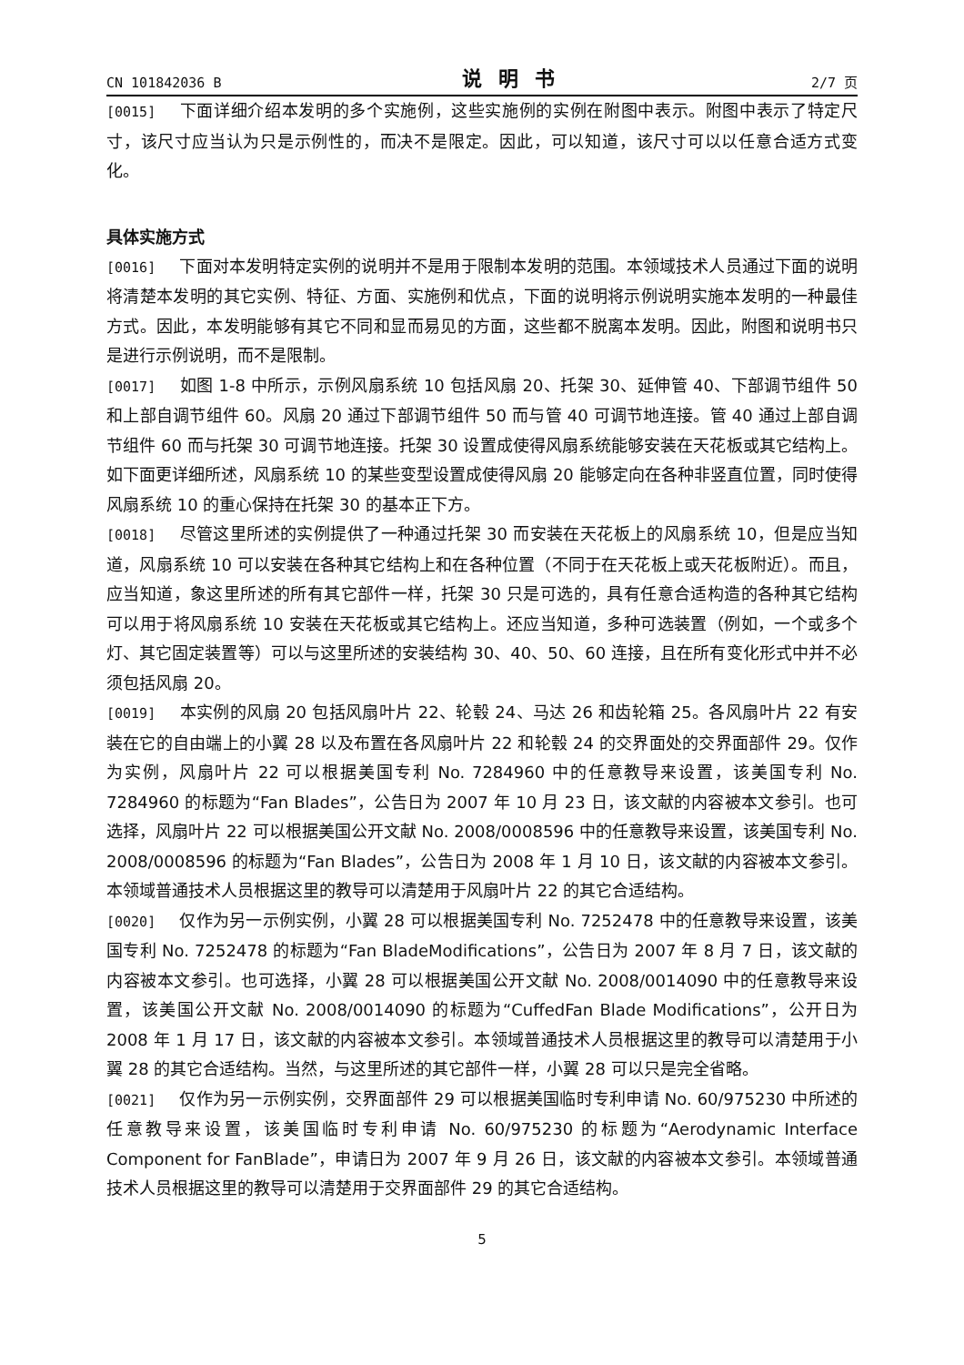CN 101842036 B 说明书 2/7 页
[0015] 下面详细介绍本发明的多个实施例，这些实施例的实例在附图中表示。附图中表示了特定尺寸，该尺寸应当认为只是示例性的，而决不是限定。因此，可以知道，该尺寸可以以任意合适方式变化。
具体实施方式
[0016] 下面对本发明特定实例的说明并不是用于限制本发明的范围。本领域技术人员通过下面的说明将清楚本发明的其它实例、特征、方面、实施例和优点，下面的说明将示例说明实施本发明的一种最佳方式。因此，本发明能够有其它不同和显而易见的方面，这些都不脱离本发明。因此，附图和说明书只是进行示例说明，而不是限制。
[0017] 如图 1-8 中所示，示例风扇系统 10 包括风扇 20、托架 30、延伸管 40、下部调节组件 50 和上部自调节组件 60。风扇 20 通过下部调节组件 50 而与管 40 可调节地连接。管 40 通过上部自调节组件 60 而与托架 30 可调节地连接。托架 30 设置成使得风扇系统能够安装在天花板或其它结构上。如下面更详细所述，风扇系统 10 的某些变型设置成使得风扇 20 能够定向在各种非竖直位置，同时使得风扇系统 10 的重心保持在托架 30 的基本正下方。
[0018] 尽管这里所述的实例提供了一种通过托架 30 而安装在天花板上的风扇系统 10，但是应当知道，风扇系统 10 可以安装在各种其它结构上和在各种位置（不同于在天花板上或天花板附近）。而且，应当知道，象这里所述的所有其它部件一样，托架 30 只是可选的，具有任意合适构造的各种其它结构可以用于将风扇系统 10 安装在天花板或其它结构上。还应当知道，多种可选装置（例如，一个或多个灯、其它固定装置等）可以与这里所述的安装结构 30、40、50、60 连接，且在所有变化形式中并不必须包括风扇 20。
[0019] 本实例的风扇 20 包括风扇叶片 22、轮毂 24、马达 26 和齿轮箱 25。各风扇叶片 22 有安装在它的自由端上的小翼 28 以及布置在各风扇叶片 22 和轮毂 24 的交界面处的交界面部件 29。仅作为实例，风扇叶片 22 可以根据美国专利 No. 7284960 中的任意教导来设置，该美国专利 No. 7284960 的标题为“Fan Blades”，公告日为 2007 年 10 月 23 日，该文献的内容被本文参引。也可选择，风扇叶片 22 可以根据美国公开文献 No. 2008/0008596 中的任意教导来设置，该美国专利 No. 2008/0008596 的标题为“Fan Blades”，公告日为 2008 年 1 月 10 日，该文献的内容被本文参引。本领域普通技术人员根据这里的教导可以清楚用于风扇叶片 22 的其它合适结构。
[0020] 仅作为另一示例实例，小翼 28 可以根据美国专利 No. 7252478 中的任意教导来设置，该美国专利 No. 7252478 的标题为“Fan BladeModifications”，公告日为 2007 年 8 月 7 日，该文献的内容被本文参引。也可选择，小翼 28 可以根据美国公开文献 No. 2008/0014090 中的任意教导来设置，该美国公开文献 No. 2008/0014090 的标题为“CuffedFan Blade Modifications”，公开日为 2008 年 1 月 17 日，该文献的内容被本文参引。本领域普通技术人员根据这里的教导可以清楚用于小翼 28 的其它合适结构。当然，与这里所述的其它部件一样，小翼 28 可以只是完全省略。
[0021] 仅作为另一示例实例，交界面部件 29 可以根据美国临时专利申请 No. 60/975230 中所述的任意教导来设置，该美国临时专利申请 No. 60/975230 的标题为“Aerodynamic Interface Component for FanBlade”，申请日为 2007 年 9 月 26 日，该文献的内容被本文参引。本领域普通技术人员根据这里的教导可以清楚用于交界面部件 29 的其它合适结构。
5